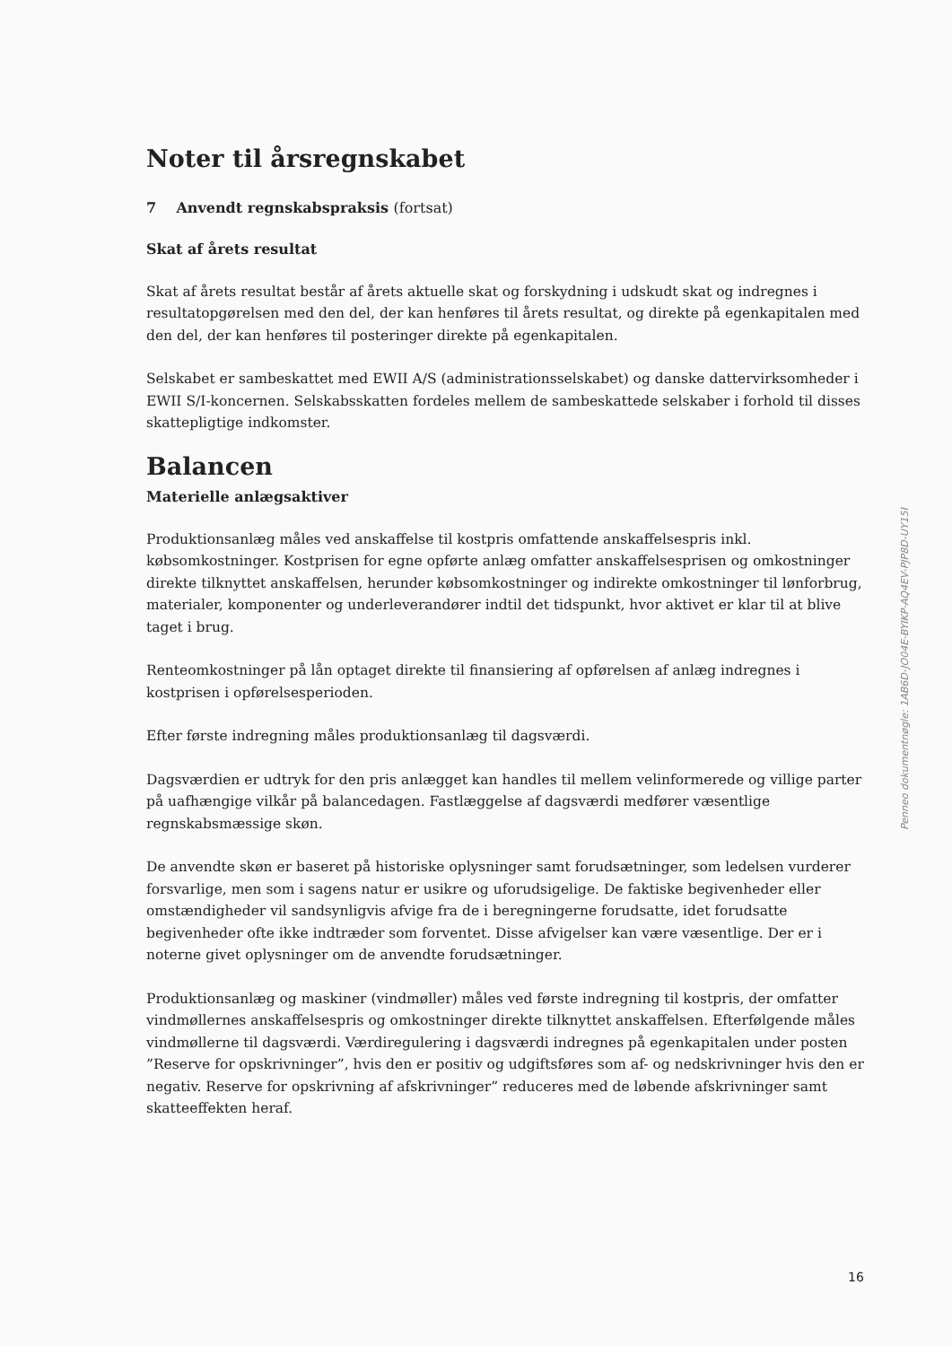Noter til årsregnskabet
7 Anvendt regnskabspraksis (fortsat)
Skat af årets resultat
Skat af årets resultat består af årets aktuelle skat og forskydning i udskudt skat og indregnes i resultatopgørelsen med den del, der kan henføres til årets resultat, og direkte på egenkapitalen med den del, der kan henføres til posteringer direkte på egenkapitalen.
Selskabet er sambeskattet med EWII A/S (administrationsselskabet) og danske dattervirksomheder i EWII S/I-koncernen. Selskabsskatten fordeles mellem de sambeskattede selskaber i forhold til disses skattepligtige indkomster.
Balancen
Materielle anlægsaktiver
Produktionsanlæg måles ved anskaffelse til kostpris omfattende anskaffelsespris inkl. købsomkostninger. Kostprisen for egne opførte anlæg omfatter anskaffelsesprisen og omkostninger direkte tilknyttet anskaffelsen, herunder købsomkostninger og indirekte omkostninger til lønforbrug, materialer, komponenter og underleverandører indtil det tidspunkt, hvor aktivet er klar til at blive taget i brug.
Renteomkostninger på lån optaget direkte til finansiering af opførelsen af anlæg indregnes i kostprisen i opførelsesperioden.
Efter første indregning måles produktionsanlæg til dagsværdi.
Dagsværdien er udtryk for den pris anlægget kan handles til mellem velinformerede og villige parter på uafhængige vilkår på balancedagen. Fastlæggelse af dagsværdi medfører væsentlige regnskabsmæssige skøn.
De anvendte skøn er baseret på historiske oplysninger samt forudsætninger, som ledelsen vurderer forsvarlige, men som i sagens natur er usikre og uforudsigelige. De faktiske begivenheder eller omstændigheder vil sandsynligvis afvige fra de i beregningerne forudsatte, idet forudsatte begivenheder ofte ikke indtræder som forventet. Disse afvigelser kan være væsentlige. Der er i noterne givet oplysninger om de anvendte forudsætninger.
Produktionsanlæg og maskiner (vindmøller) måles ved første indregning til kostpris, der omfatter vindmøllernes anskaffelsespris og omkostninger direkte tilknyttet anskaffelsen. Efterfølgende måles vindmøllerne til dagsværdi. Værdiregulering i dagsværdi indregnes på egenkapitalen under posten ”Reserve for opskrivninger”, hvis den er positiv og udgiftsføres som af- og nedskrivninger hvis den er negativ. Reserve for opskrivning af afskrivninger” reduceres med de løbende afskrivninger samt skatteeffekten heraf.
Penneo dokumentnøgle: 1AB6D-JO04E-BYIKP-AQ4EV-PJP8D-UY15I
16